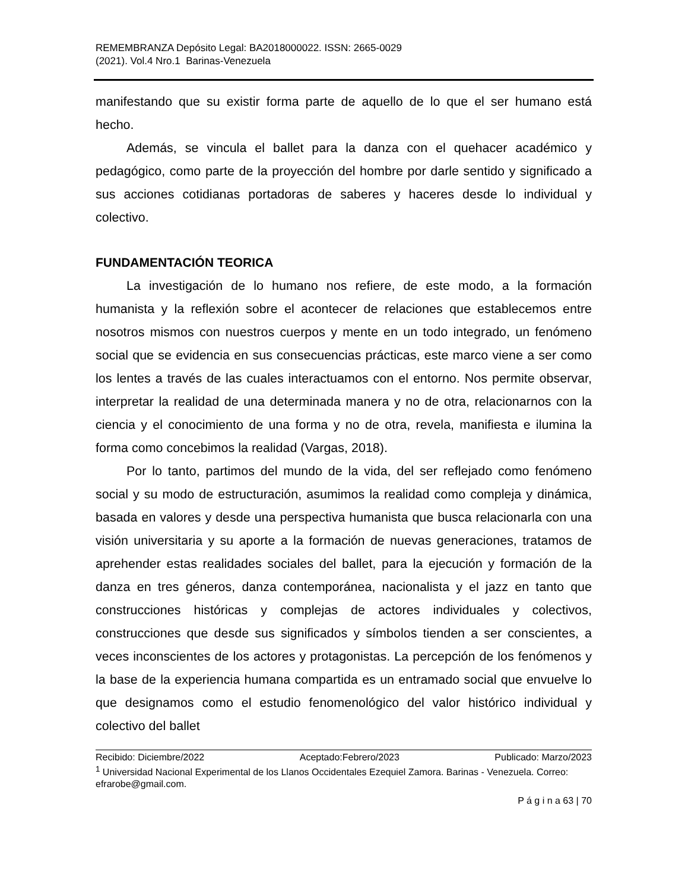REMEMBRANZA Depósito Legal: BA2018000022. ISSN: 2665-0029
(2021). Vol.4 Nro.1 Barinas-Venezuela
manifestando que su existir forma parte de aquello de lo que el ser humano está hecho.
Además, se vincula el ballet para la danza con el quehacer académico y pedagógico, como parte de la proyección del hombre por darle sentido y significado a sus acciones cotidianas portadoras de saberes y haceres desde lo individual y colectivo.
FUNDAMENTACIÓN TEORICA
La investigación de lo humano nos refiere, de este modo, a la formación humanista y la reflexión sobre el acontecer de relaciones que establecemos entre nosotros mismos con nuestros cuerpos y mente en un todo integrado, un fenómeno social que se evidencia en sus consecuencias prácticas, este marco viene a ser como los lentes a través de las cuales interactuamos con el entorno. Nos permite observar, interpretar la realidad de una determinada manera y no de otra, relacionarnos con la ciencia y el conocimiento de una forma y no de otra, revela, manifiesta e ilumina la forma como concebimos la realidad (Vargas, 2018).
Por lo tanto, partimos del mundo de la vida, del ser reflejado como fenómeno social y su modo de estructuración, asumimos la realidad como compleja y dinámica, basada en valores y desde una perspectiva humanista que busca relacionarla con una visión universitaria y su aporte a la formación de nuevas generaciones, tratamos de aprehender estas realidades sociales del ballet, para la ejecución y formación de la danza en tres géneros, danza contemporánea, nacionalista y el jazz en tanto que construcciones históricas y complejas de actores individuales y colectivos, construcciones que desde sus significados y símbolos tienden a ser conscientes, a veces inconscientes de los actores y protagonistas. La percepción de los fenómenos y la base de la experiencia humana compartida es un entramado social que envuelve lo que designamos como el estudio fenomenológico del valor histórico individual y colectivo del ballet
Recibido: Diciembre/2022 Aceptado:Febrero/2023 Publicado: Marzo/2023
<sup>1</sup> Universidad Nacional Experimental de los Llanos Occidentales Ezequiel Zamora. Barinas - Venezuela. Correo: efrarobe@gmail.com.
P á g i n a 63 | 70